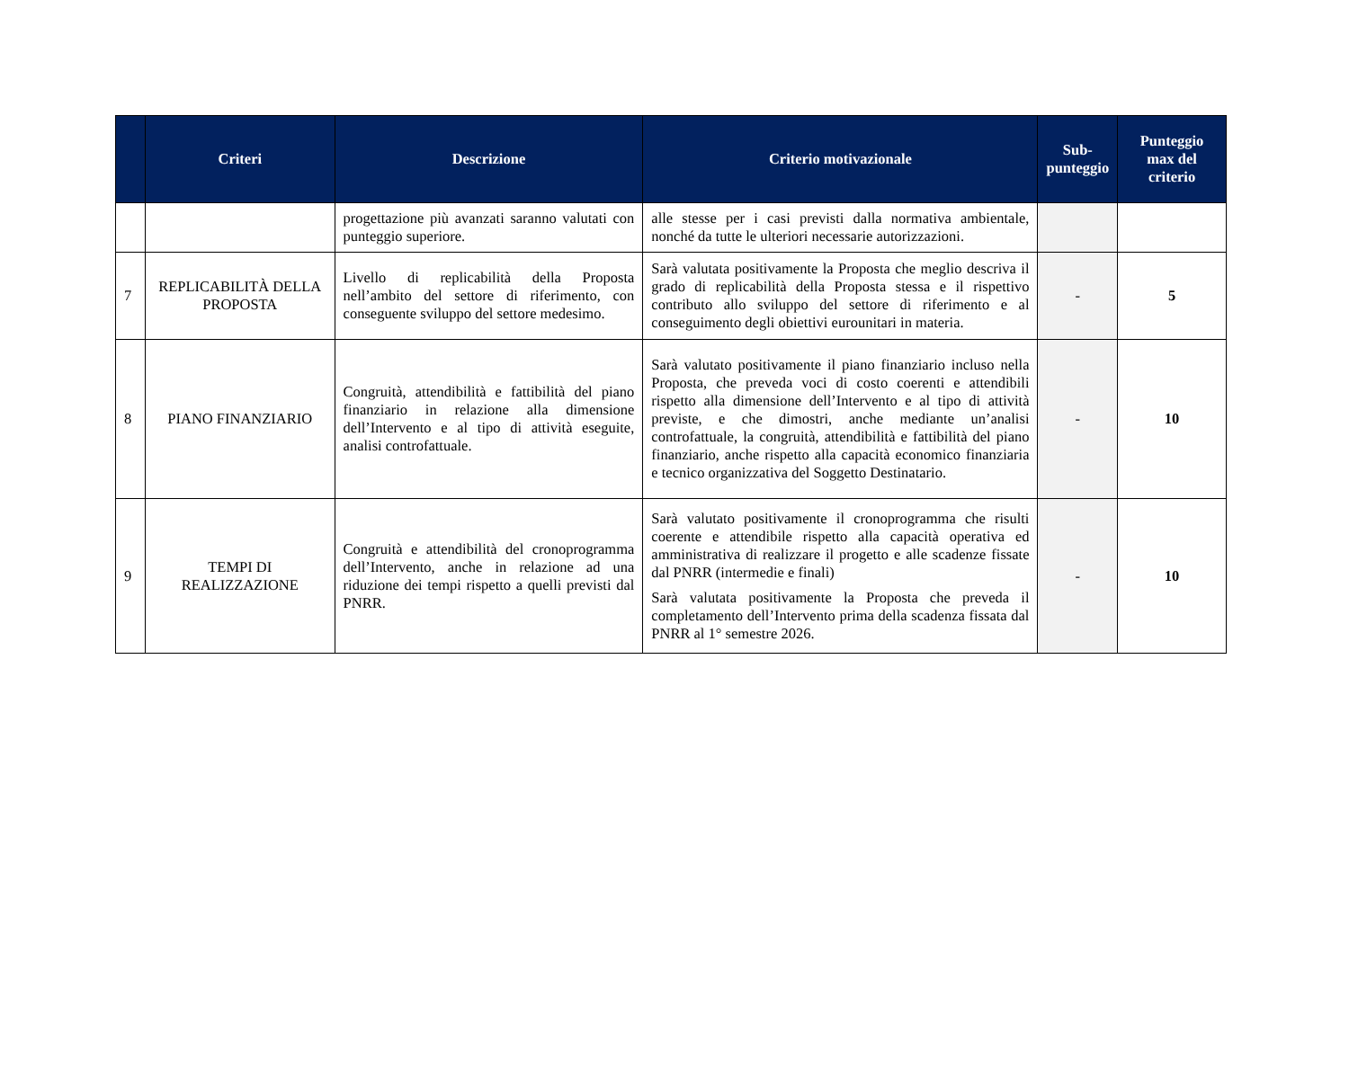| | Criteri | Descrizione | Criterio motivazionale | Sub-punteggio | Punteggio max del criterio |
| --- | --- | --- | --- | --- | --- |
| | | progettazione più avanzati saranno valutati con punteggio superiore. | alle stesse per i casi previsti dalla normativa ambientale, nonché da tutte le ulteriori necessarie autorizzazioni. | | |
| 7 | REPLICABILITÀ DELLA PROPOSTA | Livello di replicabilità della Proposta nell’ambito del settore di riferimento, con conseguente sviluppo del settore medesimo. | Sarà valutata positivamente la Proposta che meglio descriva il grado di replicabilità della Proposta stessa e il rispettivo contributo allo sviluppo del settore di riferimento e al conseguimento degli obiettivi eurounitari in materia. | - | 5 |
| 8 | PIANO FINANZIARIO | Congruità, attendibilità e fattibilità del piano finanziario in relazione alla dimensione dell’Intervento e al tipo di attività eseguite, analisi controfattuale. | Sarà valutato positivamente il piano finanziario incluso nella Proposta, che preveda voci di costo coerenti e attendibili rispetto alla dimensione dell’Intervento e al tipo di attività previste, e che dimostri, anche mediante un’analisi controfattuale, la congruità, attendibilità e fattibilità del piano finanziario, anche rispetto alla capacità economico finanziaria e tecnico organizzativa del Soggetto Destinatario. | - | 10 |
| 9 | TEMPI DI REALIZZAZIONE | Congruità e attendibilità del cronoprogramma dell’Intervento, anche in relazione ad una riduzione dei tempi rispetto a quelli previsti dal PNRR. | Sarà valutato positivamente il cronoprogramma che risulti coerente e attendibile rispetto alla capacità operativa ed amministrativa di realizzare il progetto e alle scadenze fissate dal PNRR (intermedie e finali) Sarà valutata positivamente la Proposta che preveda il completamento dell’Intervento prima della scadenza fissata dal PNRR al 1° semestre 2026. | - | 10 |